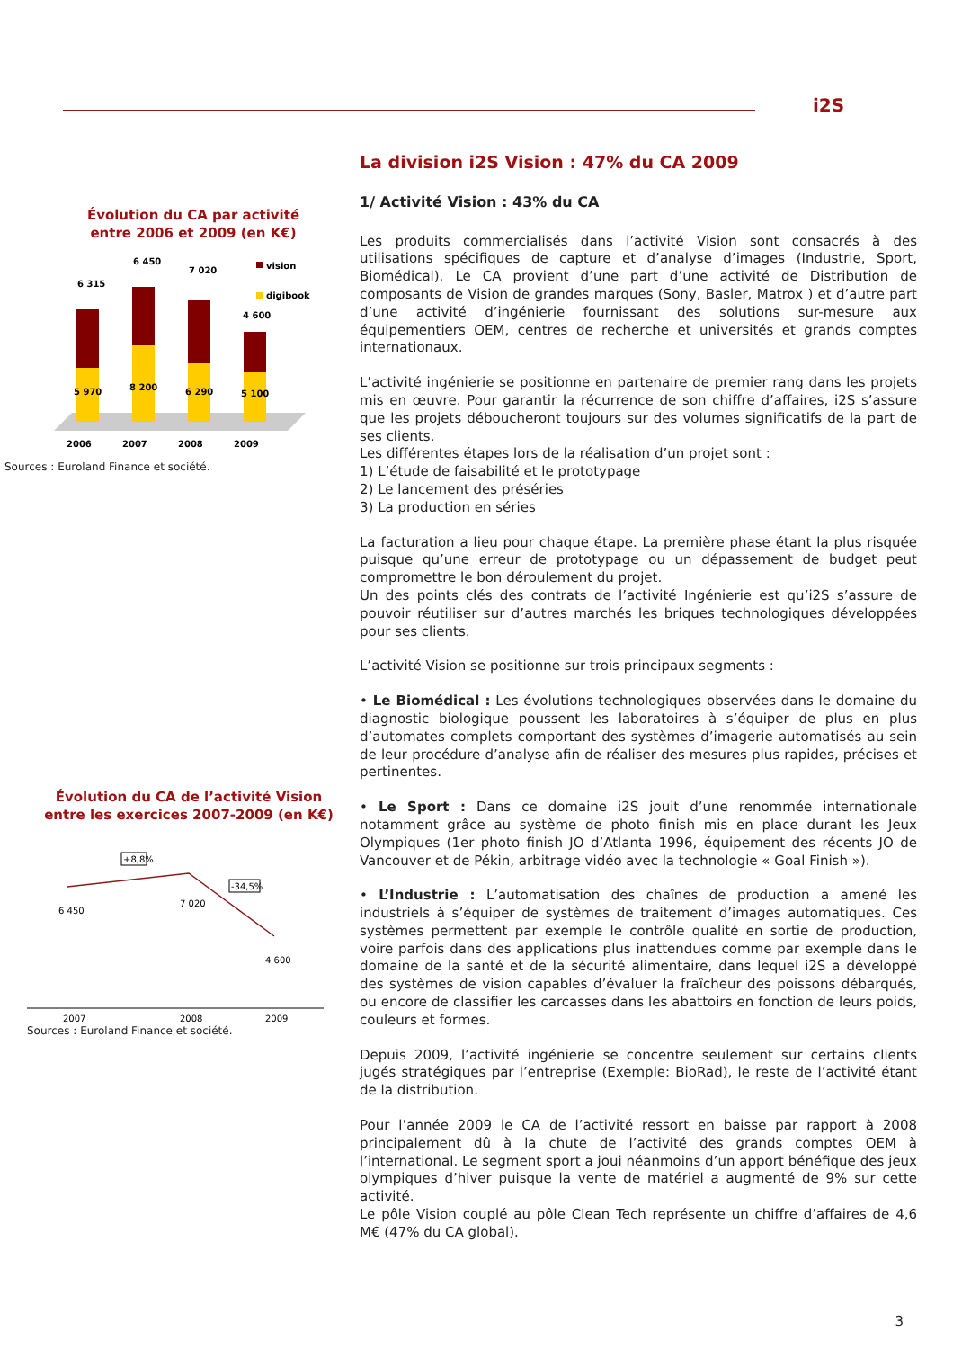i2S
Évolution du CA par activité
entre 2006 et 2009 (en K€)
6 315
6 450
7 020
4 600
5 970
8 200
6 290
5 100
vision
digibook
2006
2007
2008
2009
Sources : Euroland Finance et société.
Évolution du CA de l’activité Vision
entre les exercices 2007-2009 (en K€)
+8,8%
-34,5%
6 450
7 020
4 600
2007
2008
2009
Sources : Euroland Finance et société.
La division i2S Vision : 47% du CA 2009
1/ Activité Vision : 43% du CA
Les produits commercialisés dans l’activité Vision sont consacrés à des utilisations spécifiques de capture et d’analyse d’images (Industrie, Sport, Biomédical). Le CA provient d’une part d’une activité de Distribution de composants de Vision de grandes marques (Sony, Basler, Matrox ) et d’autre part d’une activité d’ingénierie fournissant des solutions sur-mesure aux équipementiers OEM, centres de recherche et universités et grands comptes internationaux.
L’activité ingénierie se positionne en partenaire de premier rang dans les projets mis en œuvre. Pour garantir la récurrence de son chiffre d’affaires, i2S s’assure que les projets déboucheront toujours sur des volumes significatifs de la part de ses clients.
Les différentes étapes lors de la réalisation d’un projet sont :
1) L’étude de faisabilité et le prototypage
2) Le lancement des préséries
3) La production en séries
La facturation a lieu pour chaque étape. La première phase étant la plus risquée puisque qu’une erreur de prototypage ou un dépassement de budget peut compromettre le bon déroulement du projet.
Un des points clés des contrats de l’activité Ingénierie est qu’i2S s’assure de pouvoir réutiliser sur d’autres marchés les briques technologiques développées pour ses clients.
L’activité Vision se positionne sur trois principaux segments :
• Le Biomédical : Les évolutions technologiques observées dans le domaine du diagnostic biologique poussent les laboratoires à s’équiper de plus en plus d’automates complets comportant des systèmes d’imagerie automatisés au sein de leur procédure d’analyse afin de réaliser des mesures plus rapides, précises et pertinentes.
• Le Sport : Dans ce domaine i2S jouit d’une renommée internationale notamment grâce au système de photo finish mis en place durant les Jeux Olympiques (1er photo finish JO d’Atlanta 1996, équipement des récents JO de Vancouver et de Pékin, arbitrage vidéo avec la technologie « Goal Finish »).
• L’Industrie : L’automatisation des chaînes de production a amené les industriels à s’équiper de systèmes de traitement d’images automatiques. Ces systèmes permettent par exemple le contrôle qualité en sortie de production, voire parfois dans des applications plus inattendues comme par exemple dans le domaine de la santé et de la sécurité alimentaire, dans lequel i2S a développé des systèmes de vision capables d’évaluer la fraîcheur des poissons débarqués, ou encore de classifier les carcasses dans les abattoirs en fonction de leurs poids, couleurs et formes.
Depuis 2009, l’activité ingénierie se concentre seulement sur certains clients jugés stratégiques par l’entreprise (Exemple: BioRad), le reste de l’activité étant de la distribution.
Pour l’année 2009 le CA de l’activité ressort en baisse par rapport à 2008 principalement dû à la chute de l’activité des grands comptes OEM à l’international. Le segment sport a joui néanmoins d’un apport bénéfique des jeux olympiques d’hiver puisque la vente de matériel a augmenté de 9% sur cette activité.
Le pôle Vision couplé au pôle Clean Tech représente un chiffre d’affaires de 4,6 M€ (47% du CA global).
3